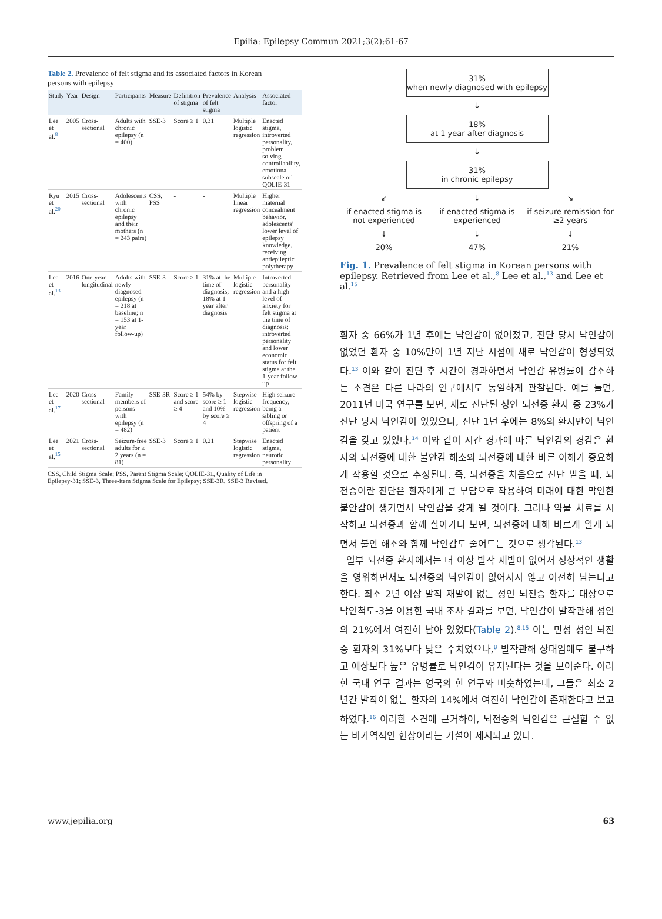Epilia: Epilepsy Commun 2021;3(2):61-67
Table 2. Prevalence of felt stigma and its associated factors in Korean persons with epilepsy
| Study | Year | Design | Participants | Measure | Definition of stigma | Prevalence of felt stigma | Analysis | Associated factor |
| --- | --- | --- | --- | --- | --- | --- | --- | --- |
| Lee et al.<sup>8</sup> | 2005 | Cross-sectional | Adults with chronic epilepsy (n = 400) | SSE-3 | Score ≥ 1 | 0.31 | Multiple logistic regression | Enacted stigma, introverted personality, problem solving controllability, emotional subscale of QOLIE-31 |
| Ryu et al.<sup>20</sup> | 2015 | Cross-sectional | Adolescents with chronic epilepsy and their mothers (n = 243 pairs) | CSS, PSS | - | - | Multiple linear regression | Higher maternal concealment behavior, adolescents' lower level of epilepsy knowledge, receiving antiepileptic polytherapy |
| Lee et al.<sup>13</sup> | 2016 | One-year longitudinal | Adults with newly diagnosed epilepsy (n = 218 at baseline; n = 153 at 1-year follow-up) | SSE-3 | Score ≥ 1 | 31% at the time of diagnosis; 18% at 1 year after diagnosis | Multiple logistic regression | Introverted personality and a high level of anxiety for felt stigma at the time of diagnosis; introverted personality and lower economic status for felt stigma at the 1-year follow-up |
| Lee et al.<sup>17</sup> | 2020 | Cross-sectional | Family members of persons with epilepsy (n = 482) | SSE-3R | Score ≥ 1 and score ≥ 4 | 54% by score ≥ 1 and 10% by score ≥ 4 | Stepwise logistic regression | High seizure frequency, being a sibling or offspring of a patient |
| Lee et al.<sup>15</sup> | 2021 | Cross-sectional | Seizure-free adults for ≥ 2 years (n = 81) | SSE-3 | Score ≥ 1 | 0.21 | Stepwise logistic regression | Enacted stigma, neurotic personality |
CSS, Child Stigma Scale; PSS, Parent Stigma Scale; QOLIE-31, Quality of Life in Epilepsy-31; SSE-3, Three-item Stigma Scale for Epilepsy; SSE-3R, SSE-3 Revised.
31%
when newly diagnosed with epilepsy
↓
18%
at 1 year after diagnosis
↓
31%
in chronic epilepsy
↙ ↓ ↘
if enacted stigma is not experienced
if enacted stigma is experienced
if seizure remission for ≥2 years
↓ ↓ ↓
20% 47% 21%
Fig. 1. Prevalence of felt stigma in Korean persons with epilepsy. Retrieved from Lee et al.,<sup>8</sup> Lee et al.,<sup>13</sup> and Lee et al.<sup>15</sup>
환자 중 66%가 1년 후에는 낙인감이 없어졌고, 진단 당시 낙인감이 없었던 환자 중 10%만이 1년 지난 시점에 새로 낙인감이 형성되었다.<sup>13</sup> 이와 같이 진단 후 시간이 경과하면서 낙인감 유병률이 감소하는 소견은 다른 나라의 연구에서도 동일하게 관찰된다. 예를 들면, 2011년 미국 연구를 보면, 새로 진단된 성인 뇌전증 환자 중 23%가 진단 당시 낙인감이 있었으나, 진단 1년 후에는 8%의 환자만이 낙인감을 갖고 있었다.<sup>14</sup> 이와 같이 시간 경과에 따른 낙인감의 경감은 환자의 뇌전증에 대한 불안감 해소와 뇌전증에 대한 바른 이해가 중요하게 작용할 것으로 추정된다. 즉, 뇌전증을 처음으로 진단 받을 때, 뇌전증이란 진단은 환자에게 큰 부담으로 작용하여 미래에 대한 막연한 불안감이 생기면서 낙인감을 갖게 될 것이다. 그러나 약물 치료를 시작하고 뇌전증과 함께 살아가다 보면, 뇌전증에 대해 바르게 알게 되면서 불안 해소와 함께 낙인감도 줄어드는 것으로 생각된다.<sup>13</sup>
일부 뇌전증 환자에서는 더 이상 발작 재발이 없어서 정상적인 생활을 영위하면서도 뇌전증의 낙인감이 없어지지 않고 여전히 남는다고 한다. 최소 2년 이상 발작 재발이 없는 성인 뇌전증 환자를 대상으로 낙인척도-3을 이용한 국내 조사 결과를 보면, 낙인감이 발작관해 성인의 21%에서 여전히 남아 있었다(Table 2).<sup>8,15</sup> 이는 만성 성인 뇌전증 환자의 31%보다 낮은 수치였으나,<sup>8</sup> 발작관해 상태임에도 불구하고 예상보다 높은 유병률로 낙인감이 유지된다는 것을 보여준다. 이러한 국내 연구 결과는 영국의 한 연구와 비슷하였는데, 그들은 최소 2년간 발작이 없는 환자의 14%에서 여전히 낙인감이 존재한다고 보고하였다.<sup>16</sup> 이러한 소견에 근거하여, 뇌전증의 낙인감은 근절할 수 없는 비가역적인 현상이라는 가설이 제시되고 있다.
www.jepilia.org 63